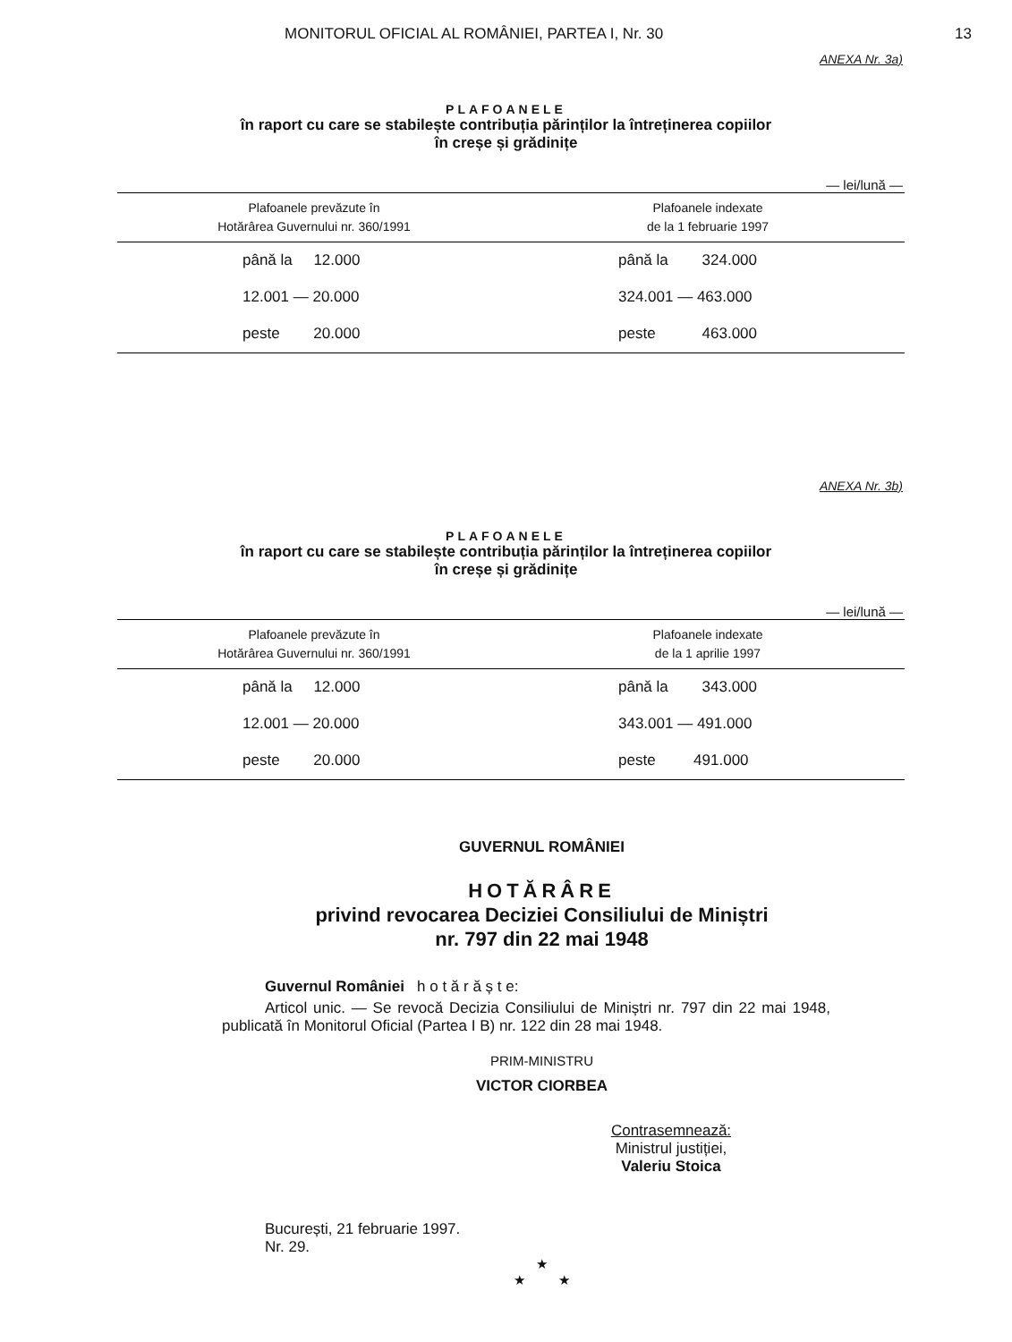MONITORUL OFICIAL AL ROMÂNIEI, PARTEA I, Nr. 30 13
ANEXA Nr. 3a)
PLAFOANELE
în raport cu care se stabilește contribuția părinților la întreținerea copiilor
în creșe și grădinițe
— lei/lună —
| Plafoanele prevăzute în Hotărârea Guvernului nr. 360/1991 | Plafoanele indexate de la 1 februarie 1997 |
| --- | --- |
| până la 12.000 | până la 324.000 |
| 12.001 — 20.000 | 324.001 — 463.000 |
| peste 20.000 | peste 463.000 |
ANEXA Nr. 3b)
PLAFOANELE
în raport cu care se stabilește contribuția părinților la întreținerea copiilor
în creșe și grădinițe
— lei/lună —
| Plafoanele prevăzute în Hotărârea Guvernului nr. 360/1991 | Plafoanele indexate de la 1 aprilie 1997 |
| --- | --- |
| până la 12.000 | până la 343.000 |
| 12.001 — 20.000 | 343.001 — 491.000 |
| peste 20.000 | peste 491.000 |
GUVERNUL ROMÂNIEI
HOTĂRÂRE
privind revocarea Deciziei Consiliului de Miniștri
nr. 797 din 22 mai 1948
Guvernul României h o t ă r ă ș t e:
Articol unic. — Se revocă Decizia Consiliului de Miniștri nr. 797 din 22 mai 1948, publicată în Monitorul Oficial (Partea I B) nr. 122 din 28 mai 1948.
PRIM-MINISTRU
VICTOR CIORBEA
Contrasemnează:
Ministrul justiției,
Valeriu Stoica
București, 21 februarie 1997.
Nr. 29.
★
★ ★